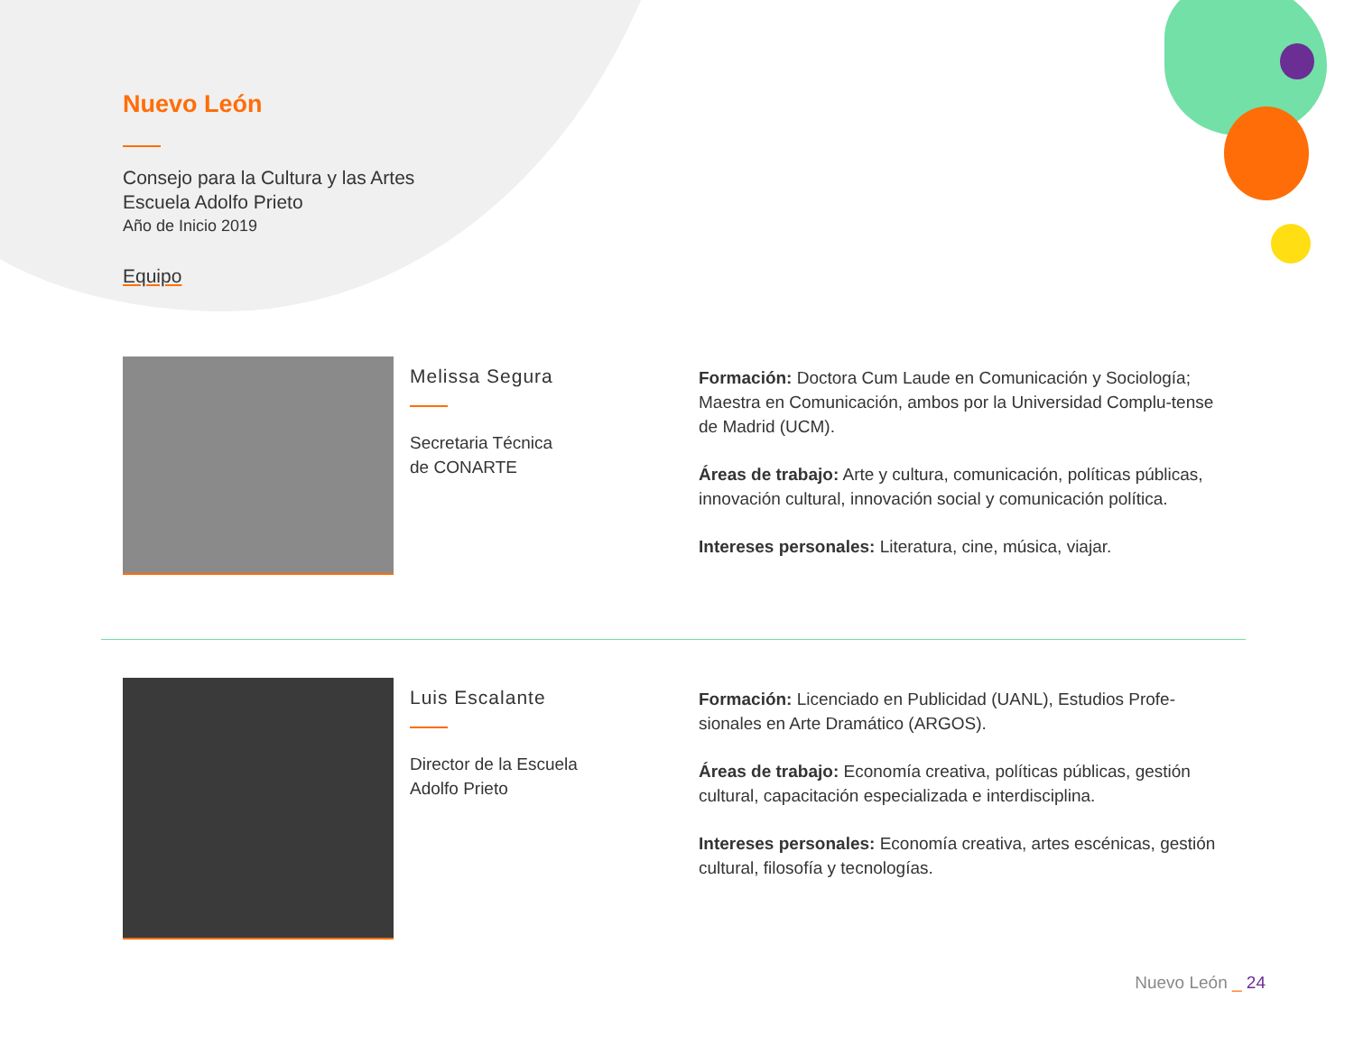Nuevo León
Consejo para la Cultura y las Artes
Escuela Adolfo Prieto
Año de Inicio 2019
Equipo
Melissa Segura
Secretaria Técnica
de CONARTE
Formación: Doctora Cum Laude en Comunicación y Sociología; Maestra en Comunicación, ambos por la Universidad Complu-tense de Madrid (UCM).
Áreas de trabajo: Arte y cultura, comunicación, políticas públicas, innovación cultural, innovación social y comunicación política.
Intereses personales: Literatura, cine, música, viajar.
Luis Escalante
Director de la Escuela
Adolfo Prieto
Formación: Licenciado en Publicidad (UANL), Estudios Profe-sionales en Arte Dramático (ARGOS).
Áreas de trabajo: Economía creativa, políticas públicas, gestión cultural, capacitación especializada e interdisciplina.
Intereses personales: Economía creativa, artes escénicas, gestión cultural, filosofía y tecnologías.
Nuevo León _ 24